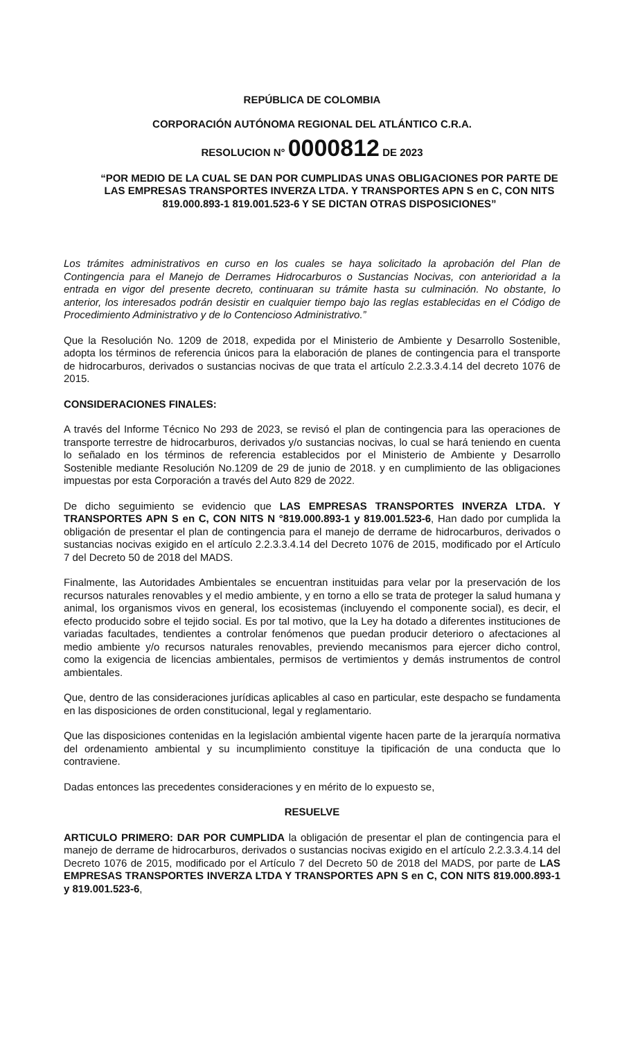REPÚBLICA DE COLOMBIA
CORPORACIÓN AUTÓNOMA REGIONAL DEL ATLÁNTICO C.R.A.
RESOLUCION N° 0000812 DE 2023
“POR MEDIO DE LA CUAL SE DAN POR CUMPLIDAS UNAS OBLIGACIONES POR PARTE DE LAS EMPRESAS TRANSPORTES INVERZA LTDA. Y TRANSPORTES APN S en C, CON NITS 819.000.893-1 819.001.523-6 Y SE DICTAN OTRAS DISPOSICIONES”
Los trámites administrativos en curso en los cuales se haya solicitado la aprobación del Plan de Contingencia para el Manejo de Derrames Hidrocarburos o Sustancias Nocivas, con anterioridad a la entrada en vigor del presente decreto, continuaran su trámite hasta su culminación. No obstante, lo anterior, los interesados podrán desistir en cualquier tiempo bajo las reglas establecidas en el Código de Procedimiento Administrativo y de lo Contencioso Administrativo.”
Que la Resolución No. 1209 de 2018, expedida por el Ministerio de Ambiente y Desarrollo Sostenible, adopta los términos de referencia únicos para la elaboración de planes de contingencia para el transporte de hidrocarburos, derivados o sustancias nocivas de que trata el artículo 2.2.3.3.4.14 del decreto 1076 de 2015.
CONSIDERACIONES FINALES:
A través del Informe Técnico No 293 de 2023, se revisó el plan de contingencia para las operaciones de transporte terrestre de hidrocarburos, derivados y/o sustancias nocivas, lo cual se hará teniendo en cuenta lo señalado en los términos de referencia establecidos por el Ministerio de Ambiente y Desarrollo Sostenible mediante Resolución No.1209 de 29 de junio de 2018. y en cumplimiento de las obligaciones impuestas por esta Corporación a través del Auto 829 de 2022.
De dicho seguimiento se evidencio que LAS EMPRESAS TRANSPORTES INVERZA LTDA. Y TRANSPORTES APN S en C, CON NITS N °819.000.893-1 y 819.001.523-6, Han dado por cumplida la obligación de presentar el plan de contingencia para el manejo de derrame de hidrocarburos, derivados o sustancias nocivas exigido en el artículo 2.2.3.3.4.14 del Decreto 1076 de 2015, modificado por el Artículo 7 del Decreto 50 de 2018 del MADS.
Finalmente, las Autoridades Ambientales se encuentran instituidas para velar por la preservación de los recursos naturales renovables y el medio ambiente, y en torno a ello se trata de proteger la salud humana y animal, los organismos vivos en general, los ecosistemas (incluyendo el componente social), es decir, el efecto producido sobre el tejido social. Es por tal motivo, que la Ley ha dotado a diferentes instituciones de variadas facultades, tendientes a controlar fenómenos que puedan producir deterioro o afectaciones al medio ambiente y/o recursos naturales renovables, previendo mecanismos para ejercer dicho control, como la exigencia de licencias ambientales, permisos de vertimientos y demás instrumentos de control ambientales.
Que, dentro de las consideraciones jurídicas aplicables al caso en particular, este despacho se fundamenta en las disposiciones de orden constitucional, legal y reglamentario.
Que las disposiciones contenidas en la legislación ambiental vigente hacen parte de la jerarquía normativa del ordenamiento ambiental y su incumplimiento constituye la tipificación de una conducta que lo contraviene.
Dadas entonces las precedentes consideraciones y en mérito de lo expuesto se,
RESUELVE
ARTICULO PRIMERO: DAR POR CUMPLIDA la obligación de presentar el plan de contingencia para el manejo de derrame de hidrocarburos, derivados o sustancias nocivas exigido en el artículo 2.2.3.3.4.14 del Decreto 1076 de 2015, modificado por el Artículo 7 del Decreto 50 de 2018 del MADS, por parte de LAS EMPRESAS TRANSPORTES INVERZA LTDA Y TRANSPORTES APN S en C, CON NITS 819.000.893-1 y 819.001.523-6,